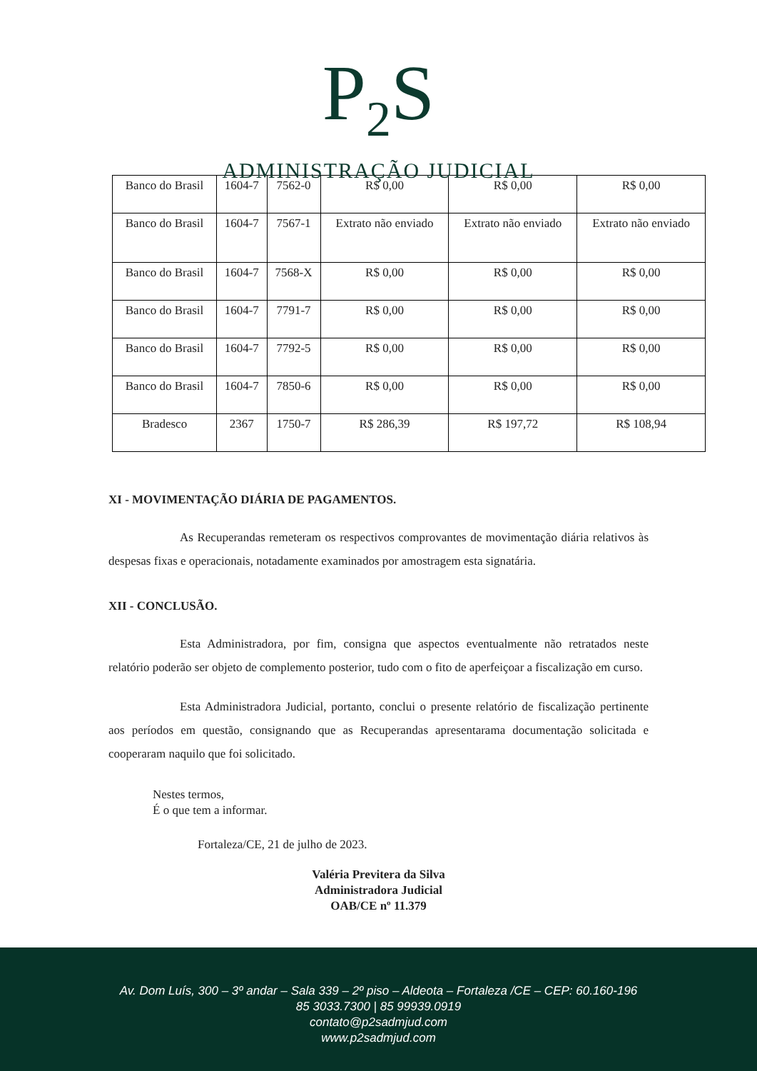P<sub>2</sub>S
ADMINISTRAÇÃO JUDICIAL
| Banco do Brasil | 1604-7 | 7562-0 | R$ 0,00 | R$ 0,00 | R$ 0,00 |
| Banco do Brasil | 1604-7 | 7567-1 | Extrato não enviado | Extrato não enviado | Extrato não enviado |
| Banco do Brasil | 1604-7 | 7568-X | R$ 0,00 | R$ 0,00 | R$ 0,00 |
| Banco do Brasil | 1604-7 | 7791-7 | R$ 0,00 | R$ 0,00 | R$ 0,00 |
| Banco do Brasil | 1604-7 | 7792-5 | R$ 0,00 | R$ 0,00 | R$ 0,00 |
| Banco do Brasil | 1604-7 | 7850-6 | R$ 0,00 | R$ 0,00 | R$ 0,00 |
| Bradesco | 2367 | 1750-7 | R$ 286,39 | R$ 197,72 | R$ 108,94 |
XI - MOVIMENTAÇÃO DIÁRIA DE PAGAMENTOS.
As Recuperandas remeteram os respectivos comprovantes de movimentação diária relativos às despesas fixas e operacionais, notadamente examinados por amostragem esta signatária.
XII - CONCLUSÃO.
Esta Administradora, por fim, consigna que aspectos eventualmente não retratados neste relatório poderão ser objeto de complemento posterior, tudo com o fito de aperfeiçoar a fiscalização em curso.
Esta Administradora Judicial, portanto, conclui o presente relatório de fiscalização pertinente aos períodos em questão, consignando que as Recuperandas apresentarama documentação solicitada e cooperaram naquilo que foi solicitado.
Nestes termos,
É o que tem a informar.
Fortaleza/CE, 21 de julho de 2023.
Valéria Previtera da Silva
Administradora Judicial
OAB/CE nº 11.379
Av. Dom Luís, 300 – 3º andar – Sala 339 – 2º piso – Aldeota – Fortaleza /CE – CEP: 60.160-196
85 3033.7300 | 85 99939.0919
contato@p2sadmjud.com
www.p2sadmjud.com